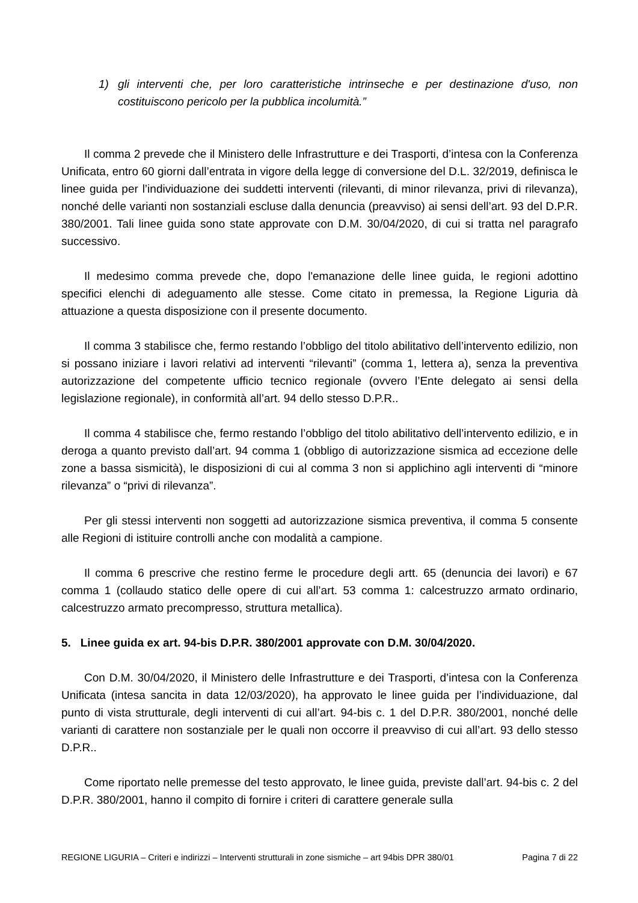1) gli interventi che, per loro caratteristiche intrinseche e per destinazione d'uso, non costituiscono pericolo per la pubblica incolumità.”
Il comma 2 prevede che il Ministero delle Infrastrutture e dei Trasporti, d’intesa con la Conferenza Unificata, entro 60 giorni dall’entrata in vigore della legge di conversione del D.L. 32/2019, definisca le linee guida per l’individuazione dei suddetti interventi (rilevanti, di minor rilevanza, privi di rilevanza), nonché delle varianti non sostanziali escluse dalla denuncia (preavviso) ai sensi dell’art. 93 del D.P.R. 380/2001. Tali linee guida sono state approvate con D.M. 30/04/2020, di cui si tratta nel paragrafo successivo.
Il medesimo comma prevede che, dopo l'emanazione delle linee guida, le regioni adottino specifici elenchi di adeguamento alle stesse. Come citato in premessa, la Regione Liguria dà attuazione a questa disposizione con il presente documento.
Il comma 3 stabilisce che, fermo restando l’obbligo del titolo abilitativo dell’intervento edilizio, non si possano iniziare i lavori relativi ad interventi “rilevanti” (comma 1, lettera a), senza la preventiva autorizzazione del competente ufficio tecnico regionale (ovvero l’Ente delegato ai sensi della legislazione regionale), in conformità all’art. 94 dello stesso D.P.R..
Il comma 4 stabilisce che, fermo restando l’obbligo del titolo abilitativo dell’intervento edilizio, e in deroga a quanto previsto dall’art. 94 comma 1 (obbligo di autorizzazione sismica ad eccezione delle zone a bassa sismicità), le disposizioni di cui al comma 3 non si applichino agli interventi di “minore rilevanza” o “privi di rilevanza”.
Per gli stessi interventi non soggetti ad autorizzazione sismica preventiva, il comma 5 consente alle Regioni di istituire controlli anche con modalità a campione.
Il comma 6 prescrive che restino ferme le procedure degli artt. 65 (denuncia dei lavori) e 67 comma 1 (collaudo statico delle opere di cui all’art. 53 comma 1: calcestruzzo armato ordinario, calcestruzzo armato precompresso, struttura metallica).
5. Linee guida ex art. 94-bis D.P.R. 380/2001 approvate con D.M. 30/04/2020.
Con D.M. 30/04/2020, il Ministero delle Infrastrutture e dei Trasporti, d’intesa con la Conferenza Unificata (intesa sancita in data 12/03/2020), ha approvato le linee guida per l’individuazione, dal punto di vista strutturale, degli interventi di cui all’art. 94-bis c. 1 del D.P.R. 380/2001, nonché delle varianti di carattere non sostanziale per le quali non occorre il preavviso di cui all’art. 93 dello stesso D.P.R..
Come riportato nelle premesse del testo approvato, le linee guida, previste dall’art. 94-bis c. 2 del D.P.R. 380/2001, hanno il compito di fornire i criteri di carattere generale sulla
REGIONE LIGURIA – Criteri e indirizzi – Interventi strutturali in zone sismiche – art 94bis DPR 380/01 Pagina 7 di 22